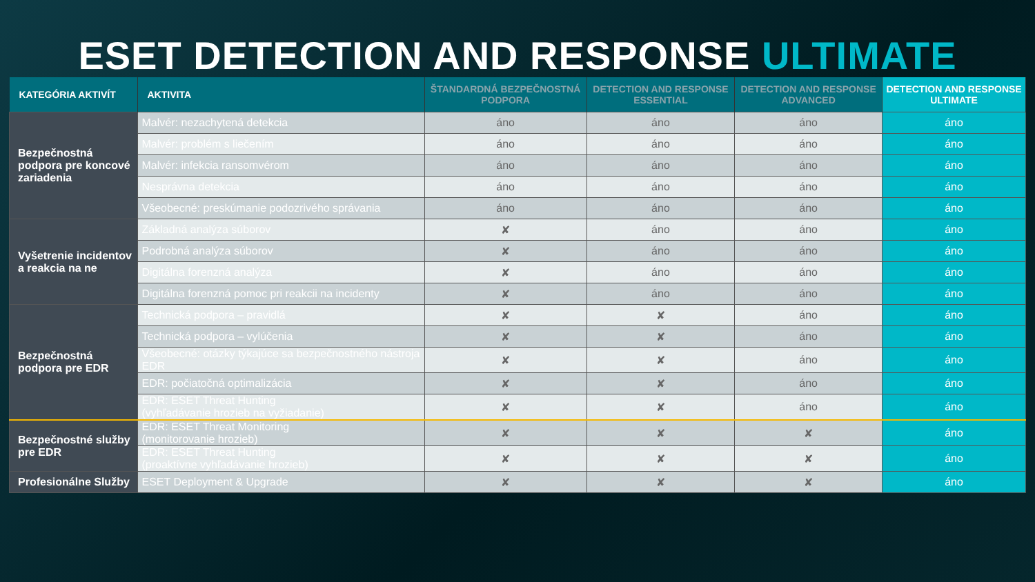ESET DETECTION AND RESPONSE ULTIMATE
| KATEGÓRIA AKTIVÍT | AKTIVITA | ŠTANDARDNÁ BEZPEČNOSTNÁ PODPORA | DETECTION AND RESPONSE ESSENTIAL | DETECTION AND RESPONSE ADVANCED | DETECTION AND RESPONSE ULTIMATE |
| --- | --- | --- | --- | --- | --- |
| Bezpečnostná podpora pre koncové zariadenia | Malvér: nezachytená detekcia | áno | áno | áno | áno |
| | Malvér: problém s liečením | áno | áno | áno | áno |
| | Malvér: infekcia ransomvérom | áno | áno | áno | áno |
| | Nesprávna detekcia | áno | áno | áno | áno |
| | Všeobecné: preskúmanie podozrivého správania | áno | áno | áno | áno |
| Vyšetrenie incidentov a reakcia na ne | Základná analýza súborov | ✘ | áno | áno | áno |
| | Podrobná analýza súborov | ✘ | áno | áno | áno |
| | Digitálna forenzná analýza | ✘ | áno | áno | áno |
| | Digitálna forenzná pomoc pri reakcii na incidenty | ✘ | áno | áno | áno |
| Bezpečnostná podpora pre EDR | Technická podpora – pravidlá | ✘ | ✘ | áno | áno |
| | Technická podpora – vylúčenia | ✘ | ✘ | áno | áno |
| | Všeobecné: otázky týkajúce sa bezpečnostného nástroja EDR | ✘ | ✘ | áno | áno |
| | EDR: počiatočná optimalizácia | ✘ | ✘ | áno | áno |
| | EDR: ESET Threat Hunting (vyhľadávanie hrozieb na vyžiadanie) | ✘ | ✘ | áno | áno |
| Bezpečnostné služby pre EDR | EDR: ESET Threat Monitoring (monitorovanie hrozieb) | ✘ | ✘ | ✘ | áno |
| | EDR: ESET Threat Hunting (proaktívne vyhľadávanie hrozieb) | ✘ | ✘ | ✘ | áno |
| Profesionálne Služby | ESET Deployment & Upgrade | ✘ | ✘ | ✘ | áno |